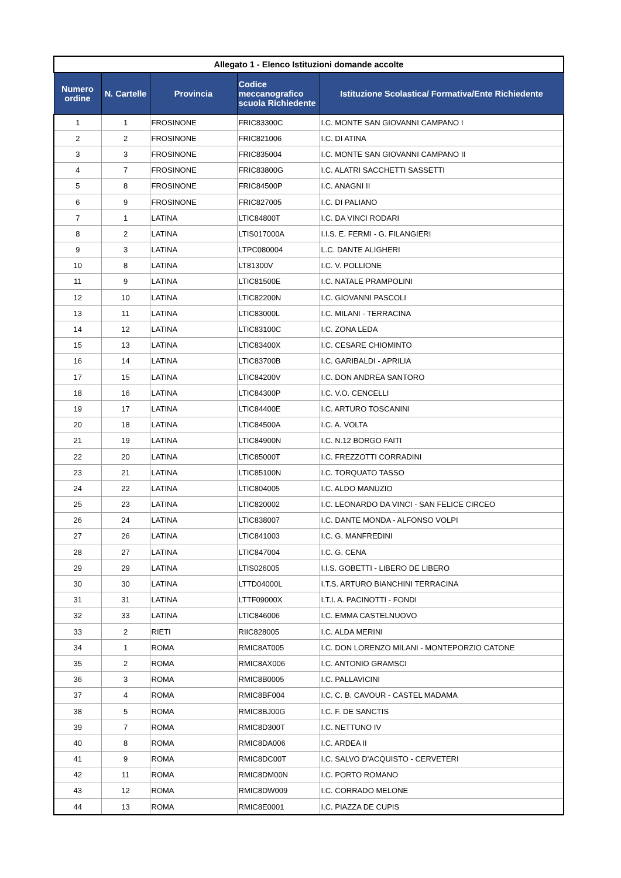| Allegato 1 - Elenco Istituzioni domande accolte | | | | |
| Numero ordine | N. Cartelle | Provincia | Codice meccanografico scuola Richiedente | Istituzione Scolastica/ Formativa/Ente Richiedente |
| 1 | 1 | FROSINONE | FRIC83300C | I.C. MONTE SAN GIOVANNI CAMPANO I |
| 2 | 2 | FROSINONE | FRIC821006 | I.C. DI ATINA |
| 3 | 3 | FROSINONE | FRIC835004 | I.C. MONTE SAN GIOVANNI CAMPANO II |
| 4 | 7 | FROSINONE | FRIC83800G | I.C. ALATRI SACCHETTI SASSETTI |
| 5 | 8 | FROSINONE | FRIC84500P | I.C. ANAGNI II |
| 6 | 9 | FROSINONE | FRIC827005 | I.C. DI PALIANO |
| 7 | 1 | LATINA | LTIC84800T | I.C. DA VINCI RODARI |
| 8 | 2 | LATINA | LTIS017000A | I.I.S. E. FERMI - G. FILANGIERI |
| 9 | 3 | LATINA | LTPC080004 | L.C. DANTE ALIGHERI |
| 10 | 8 | LATINA | LT81300V | I.C. V. POLLIONE |
| 11 | 9 | LATINA | LTIC81500E | I.C. NATALE PRAMPOLINI |
| 12 | 10 | LATINA | LTIC82200N | I.C. GIOVANNI PASCOLI |
| 13 | 11 | LATINA | LTIC83000L | I.C. MILANI - TERRACINA |
| 14 | 12 | LATINA | LTIC83100C | I.C. ZONA LEDA |
| 15 | 13 | LATINA | LTIC83400X | I.C. CESARE CHIOMINTO |
| 16 | 14 | LATINA | LTIC83700B | I.C. GARIBALDI - APRILIA |
| 17 | 15 | LATINA | LTIC84200V | I.C. DON ANDREA SANTORO |
| 18 | 16 | LATINA | LTIC84300P | I.C. V.O. CENCELLI |
| 19 | 17 | LATINA | LTIC84400E | I.C. ARTURO TOSCANINI |
| 20 | 18 | LATINA | LTIC84500A | I.C. A. VOLTA |
| 21 | 19 | LATINA | LTIC84900N | I.C. N.12 BORGO FAITI |
| 22 | 20 | LATINA | LTIC85000T | I.C. FREZZOTTI CORRADINI |
| 23 | 21 | LATINA | LTIC85100N | I.C. TORQUATO TASSO |
| 24 | 22 | LATINA | LTIC804005 | I.C. ALDO MANUZIO |
| 25 | 23 | LATINA | LTIC820002 | I.C. LEONARDO DA VINCI - SAN FELICE CIRCEO |
| 26 | 24 | LATINA | LTIC838007 | I.C. DANTE MONDA - ALFONSO VOLPI |
| 27 | 26 | LATINA | LTIC841003 | I.C. G. MANFREDINI |
| 28 | 27 | LATINA | LTIC847004 | I.C. G. CENA |
| 29 | 29 | LATINA | LTIS026005 | I.I.S. GOBETTI - LIBERO DE LIBERO |
| 30 | 30 | LATINA | LTTD04000L | I.T.S. ARTURO BIANCHINI TERRACINA |
| 31 | 31 | LATINA | LTTF09000X | I.T.I. A. PACINOTTI - FONDI |
| 32 | 33 | LATINA | LTIC846006 | I.C. EMMA CASTELNUOVO |
| 33 | 2 | RIETI | RIIC828005 | I.C. ALDA MERINI |
| 34 | 1 | ROMA | RMIC8AT005 | I.C. DON LORENZO MILANI - MONTEPORZIO CATONE |
| 35 | 2 | ROMA | RMIC8AX006 | I.C. ANTONIO GRAMSCI |
| 36 | 3 | ROMA | RMIC8B0005 | I.C. PALLAVICINI |
| 37 | 4 | ROMA | RMIC8BF004 | I.C. C. B. CAVOUR - CASTEL MADAMA |
| 38 | 5 | ROMA | RMIC8BJ00G | I.C. F. DE SANCTIS |
| 39 | 7 | ROMA | RMIC8D300T | I.C. NETTUNO IV |
| 40 | 8 | ROMA | RMIC8DA006 | I.C. ARDEA II |
| 41 | 9 | ROMA | RMIC8DC00T | I.C. SALVO D'ACQUISTO - CERVETERI |
| 42 | 11 | ROMA | RMIC8DM00N | I.C. PORTO ROMANO |
| 43 | 12 | ROMA | RMIC8DW009 | I.C. CORRADO MELONE |
| 44 | 13 | ROMA | RMIC8E0001 | I.C. PIAZZA DE CUPIS |